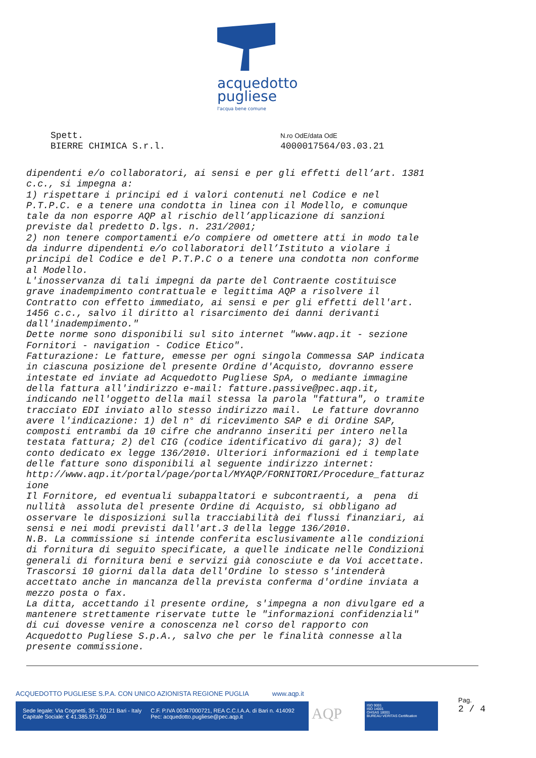acquedotto
pugliese
l'acqua bene comune
Spett.
BIERRE CHIMICA S.r.l.
N.ro OdE/data OdE
4000017564/03.03.21
dipendenti e/o collaboratori, ai sensi e per gli effetti dell’art. 1381
c.c., si impegna a:
1) rispettare i principi ed i valori contenuti nel Codice e nel
P.T.P.C. e a tenere una condotta in linea con il Modello, e comunque
tale da non esporre AQP al rischio dell’applicazione di sanzioni
previste dal predetto D.lgs. n. 231/2001;
2) non tenere comportamenti e/o compiere od omettere atti in modo tale
da indurre dipendenti e/o collaboratori dell’Istituto a violare i
principi del Codice e del P.T.P.C o a tenere una condotta non conforme
al Modello.
L'inosservanza di tali impegni da parte del Contraente costituisce
grave inadempimento contrattuale e legittima AQP a risolvere il
Contratto con effetto immediato, ai sensi e per gli effetti dell'art.
1456 c.c., salvo il diritto al risarcimento dei danni derivanti
dall'inadempimento."
Dette norme sono disponibili sul sito internet "www.aqp.it - sezione
Fornitori - navigation - Codice Etico".
Fatturazione: Le fatture, emesse per ogni singola Commessa SAP indicata
in ciascuna posizione del presente Ordine d'Acquisto, dovranno essere
intestate ed inviate ad Acquedotto Pugliese SpA, o mediante immagine
della fattura all'indirizzo e-mail: fatture.passive@pec.aqp.it,
indicando nell'oggetto della mail stessa la parola "fattura", o tramite
tracciato EDI inviato allo stesso indirizzo mail.  Le fatture dovranno
avere l'indicazione: 1) del n° di ricevimento SAP e di Ordine SAP,
composti entrambi da 10 cifre che andranno inseriti per intero nella
testata fattura; 2) del CIG (codice identificativo di gara); 3) del
conto dedicato ex legge 136/2010. Ulteriori informazioni ed i template
delle fatture sono disponibili al seguente indirizzo internet:
http://www.aqp.it/portal/page/portal/MYAQP/FORNITORI/Procedure_fatturaz
ione
Il Fornitore, ed eventuali subappaltatori e subcontraenti, a  pena  di
nullità  assoluta del presente Ordine di Acquisto, si obbligano ad
osservare le disposizioni sulla tracciabilità dei flussi finanziari, ai
sensi e nei modi previsti dall'art.3 della legge 136/2010.
N.B. La commissione si intende conferita esclusivamente alle condizioni
di fornitura di seguito specificate, a quelle indicate nelle Condizioni
generali di fornitura beni e servizi già conosciute e da Voi accettate.
Trascorsi 10 giorni dalla data dell'Ordine lo stesso s'intenderà
accettato anche in mancanza della prevista conferma d'ordine inviata a
mezzo posta o fax.
La ditta, accettando il presente ordine, s'impegna a non divulgare ed a
mantenere strettamente riservate tutte le "informazioni confidenziali"
di cui dovesse venire a conoscenza nel corso del rapporto con
Acquedotto Pugliese S.p.A., salvo che per le finalità connesse alla
presente commissione.
ACQUEDOTTO PUGLIESE S.P.A. CON UNICO AZIONISTA REGIONE PUGLIA www.aqp.it
Sede legale: Via Cognetti, 36 - 70121 Bari - Italy
Capitale Sociale: € 41.385.573,60
C.F. P.IVA 00347000721, REA C.C.I.A.A. di Bari n. 414092
Pec: acquedotto.pugliese@pec.aqp.it
AQP
ISO 9001
ISO 14001
OHSAS 18001
BUREAU VERITAS Certification
Pag.
2 / 4